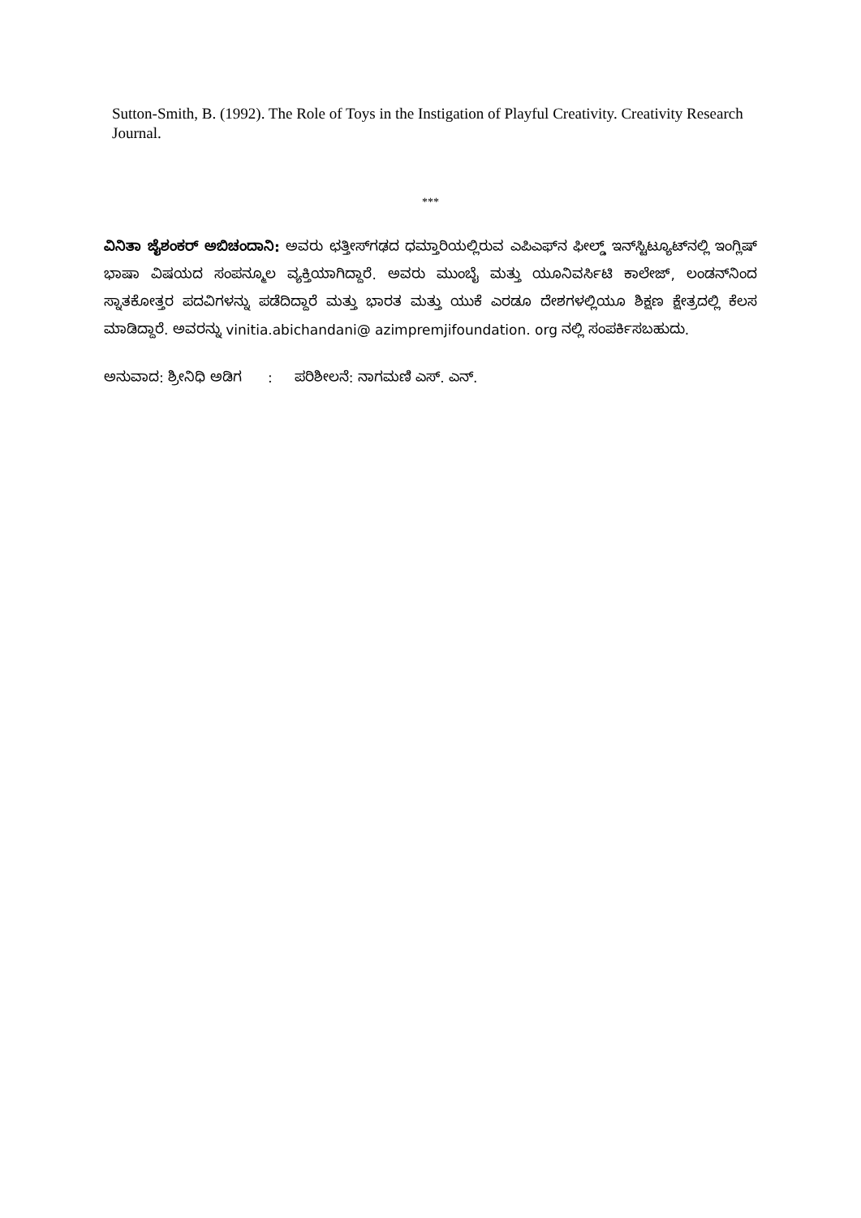Sutton-Smith, B. (1992). The Role of Toys in the Instigation of Playful Creativity. Creativity Research Journal.
***
ವಿನಿತಾ ಜೈಶಂಕರ್ ಅಬಿಚಂದಾನಿ: ಅವರು ಛತ್ತೀಸ್‌ಗಢದ ಧಮ್ತಾರಿಯಲ್ಲಿರುವ ಎಪಿಎಫ್‌ನ ಫೀಲ್ಡ್ ಇನ್‌ಸ್ಟಿಟ್ಯೂಟ್‌ನಲ್ಲಿ ಇಂಗ್ಲಿಷ್ ಭಾಷಾ ವಿಷಯದ ಸಂಪನ್ಮೂಲ ವ್ಯಕ್ತಿಯಾಗಿದ್ದಾರೆ. ಅವರು ಮುಂಬೈ ಮತ್ತು ಯೂನಿವರ್ಸಿಟಿ ಕಾಲೇಜ್, ಲಂಡನ್‌ನಿಂದ ಸ್ನಾತಕೋತ್ತರ ಪದವಿಗಳನ್ನು ಪಡೆದಿದ್ದಾರೆ ಮತ್ತು ಭಾರತ ಮತ್ತು ಯುಕೆ ಎರಡೂ ದೇಶಗಳಲ್ಲಿಯೂ ಶಿಕ್ಷಣ ಕ್ಷೇತ್ರದಲ್ಲಿ ಕೆಲಸ ಮಾಡಿದ್ದಾರೆ. ಅವರನ್ನು vinitia.abichandani@ azimpremjifoundation. org ನಲ್ಲಿ ಸಂಪರ್ಕಿಸಬಹುದು.
ಅನುವಾದ: ಶ್ರೀನಿಧಿ ಅಡಿಗ : ಪರಿಶೀಲನೆ: ನಾಗಮಣಿ ಎಸ್. ಎನ್.